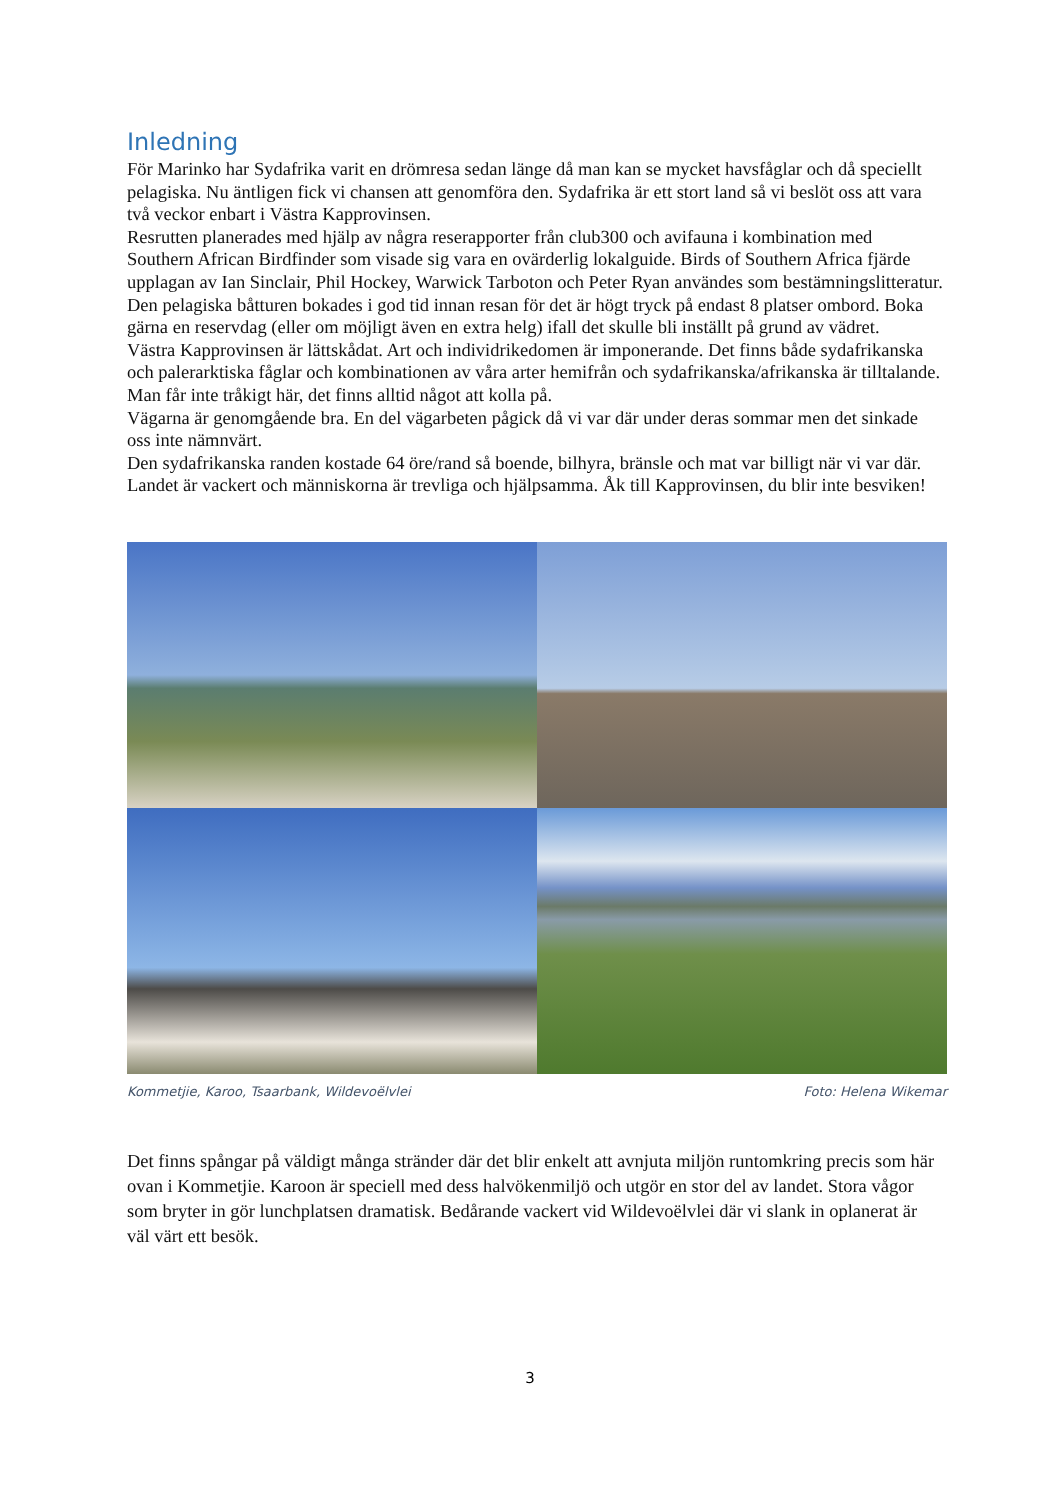Inledning
För Marinko har Sydafrika varit en drömresa sedan länge då man kan se mycket havsfåglar och då speciellt pelagiska. Nu äntligen fick vi chansen att genomföra den. Sydafrika är ett stort land så vi beslöt oss att vara två veckor enbart i Västra Kapprovinsen.
Resrutten planerades med hjälp av några reserapporter från club300 och avifauna i kombination med Southern African Birdfinder som visade sig vara en ovärderlig lokalguide. Birds of Southern Africa fjärde upplagan av Ian Sinclair, Phil Hockey, Warwick Tarboton och Peter Ryan användes som bestämningslitteratur.
Den pelagiska båtturen bokades i god tid innan resan för det är högt tryck på endast 8 platser ombord. Boka gärna en reservdag (eller om möjligt även en extra helg) ifall det skulle bli inställt på grund av vädret.
Västra Kapprovinsen är lättskådat. Art och individrikedomen är imponerande. Det finns både sydafrikanska och palerarktiska fåglar och kombinationen av våra arter hemifrån och sydafrikanska/afrikanska är tilltalande. Man får inte tråkigt här, det finns alltid något att kolla på.
Vägarna är genomgående bra. En del vägarbeten pågick då vi var där under deras sommar men det sinkade oss inte nämnvärt.
Den sydafrikanska randen kostade 64 öre/rand så boende, bilhyra, bränsle och mat var billigt när vi var där. Landet är vackert och människorna är trevliga och hjälpsamma. Åk till Kapprovinsen, du blir inte besviken!
Kommetjie, Karoo, Tsaarbank, Wildevoëlvlei Foto: Helena Wikemar
Det finns spångar på väldigt många stränder där det blir enkelt att avnjuta miljön runtomkring precis som här ovan i Kommetjie. Karoon är speciell med dess halvökenmiljö och utgör en stor del av landet. Stora vågor som bryter in gör lunchplatsen dramatisk. Bedårande vackert vid Wildevoëlvlei där vi slank in oplanerat är väl värt ett besök.
3